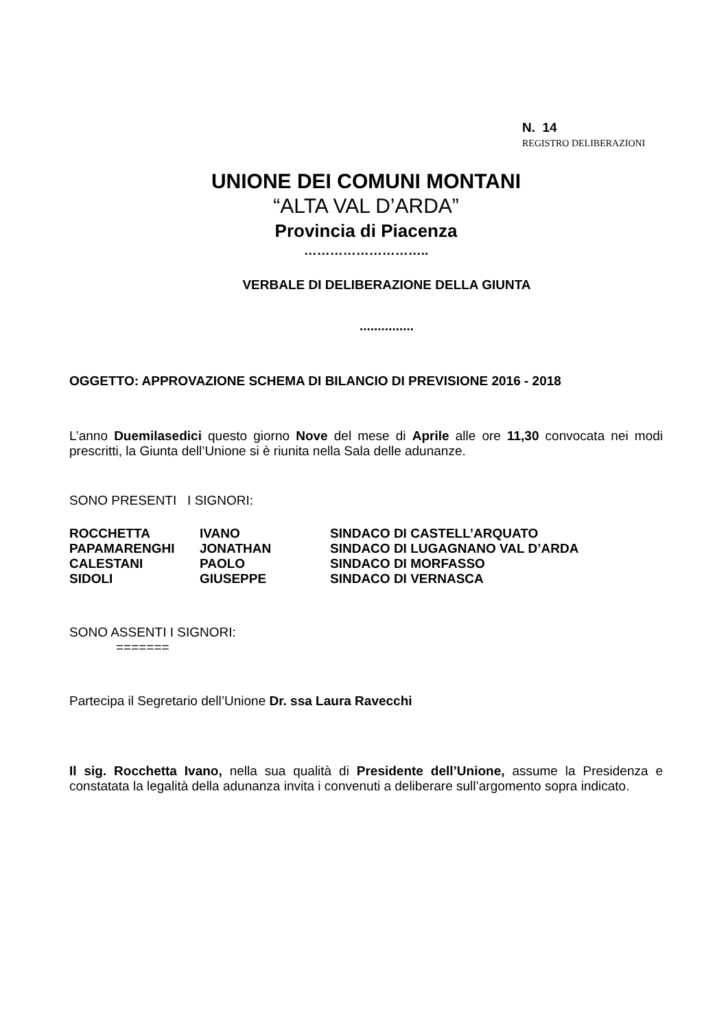N. 14
REGISTRO DELIBERAZIONI
UNIONE DEI COMUNI MONTANI
“ALTA VAL D’ARDA”
Provincia di Piacenza
………………………..
VERBALE DI DELIBERAZIONE DELLA GIUNTA
...............
OGGETTO: APPROVAZIONE SCHEMA DI BILANCIO DI PREVISIONE 2016 - 2018
L’anno Duemilasedici questo giorno Nove del mese di Aprile alle ore 11,30 convocata nei modi prescritti, la Giunta dell’Unione si è riunita nella Sala delle adunanze.
SONO PRESENTI I SIGNORI:
| ROCCHETTA | IVANO | SINDACO DI CASTELL’ARQUATO |
| PAPAMARENGHI | JONATHAN | SINDACO DI LUGAGNANO VAL D’ARDA |
| CALESTANI | PAOLO | SINDACO DI MORFASSO |
| SIDOLI | GIUSEPPE | SINDACO DI VERNASCA |
SONO ASSENTI I SIGNORI:
=======
Partecipa il Segretario dell’Unione Dr. ssa Laura Ravecchi
Il sig. Rocchetta Ivano, nella sua qualità di Presidente dell’Unione, assume la Presidenza e constatata la legalità della adunanza invita i convenuti a deliberare sull’argomento sopra indicato.